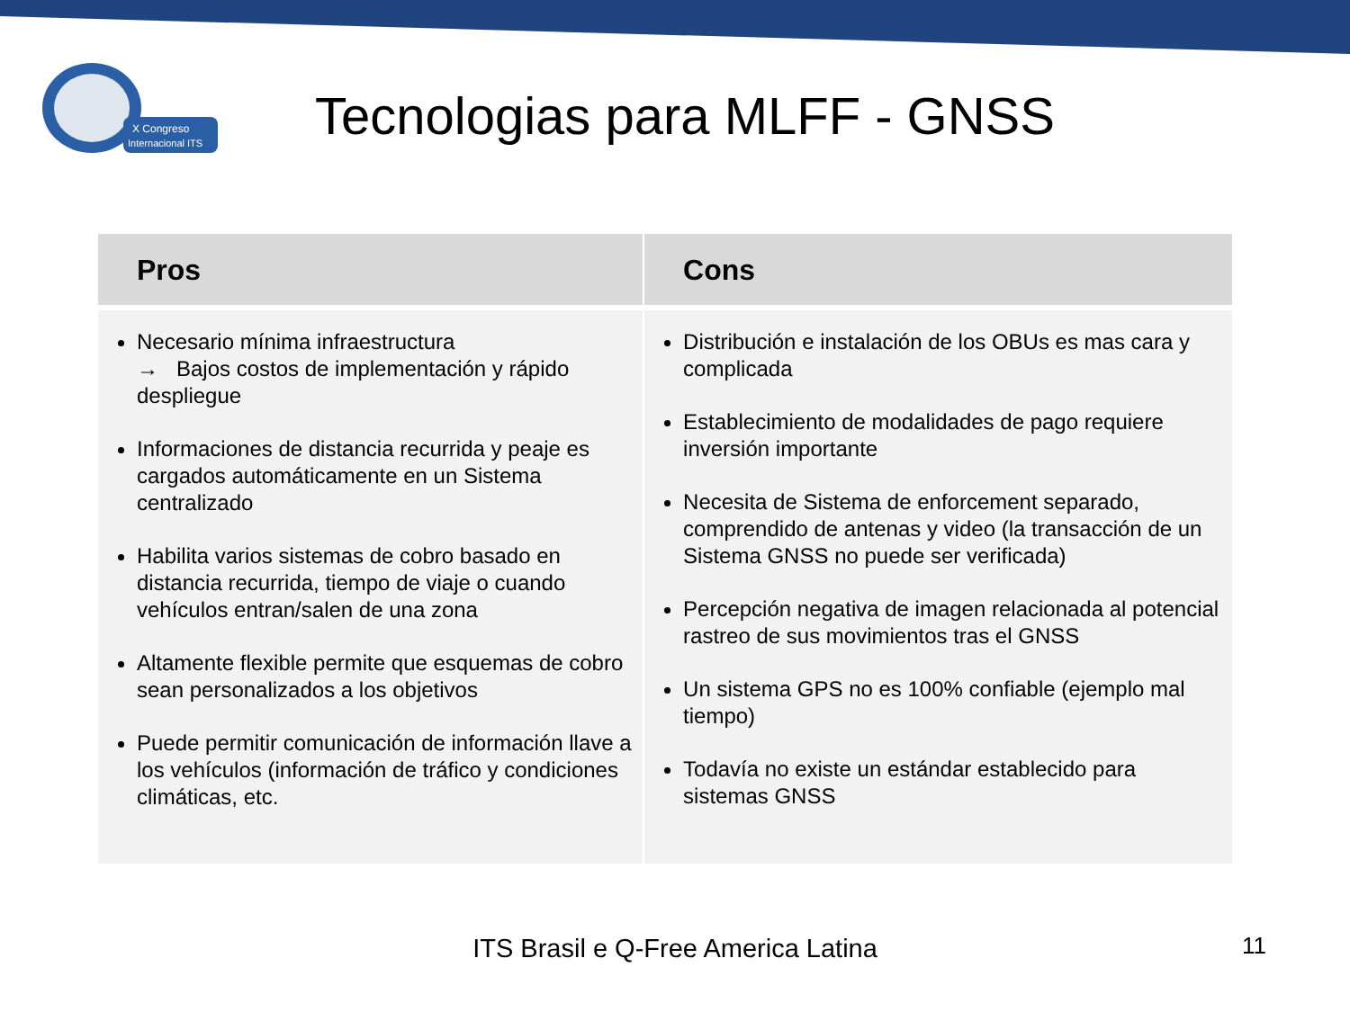X Congreso
Internacional ITS
Tecnologias para MLFF - GNSS
| Pros | Cons |
| --- | --- |
| Necesario mínima infraestructura → Bajos costos de implementación y rápido despliegue Informaciones de distancia recurrida y peaje es cargados automáticamente en un Sistema centralizado Habilita varios sistemas de cobro basado en distancia recurrida, tiempo de viaje o cuando vehículos entran/salen de una zona Altamente flexible permite que esquemas de cobro sean personalizados a los objetivos Puede permitir comunicación de información llave a los vehículos (información de tráfico y condiciones climáticas, etc. | Distribución e instalación de los OBUs es mas cara y complicada Establecimiento de modalidades de pago requiere inversión importante Necesita de Sistema de enforcement separado, comprendido de antenas y video (la transacción de un Sistema GNSS no puede ser verificada) Percepción negativa de imagen relacionada al potencial rastreo de sus movimientos tras el GNSS Un sistema GPS no es 100% confiable (ejemplo mal tiempo) Todavía no existe un estándar establecido para sistemas GNSS |
ITS Brasil e Q-Free America Latina 11